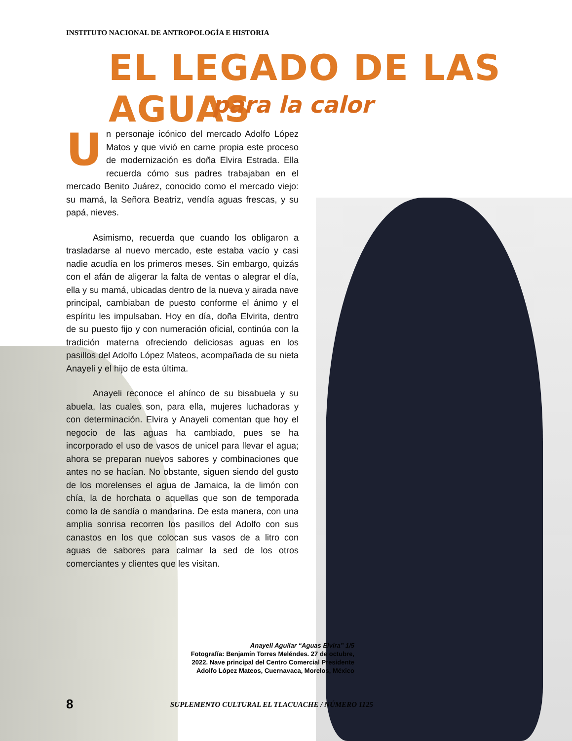INSTITUTO NACIONAL DE ANTROPOLOGÍA E HISTORIA
EL LEGADO DE LAS AGUAS
para la calor
Un personaje icónico del mercado Adolfo López Matos y que vivió en carne propia este proceso de modernización es doña Elvira Estrada. Ella recuerda cómo sus padres trabajaban en el mercado Benito Juárez, conocido como el mercado viejo: su mamá, la Señora Beatriz, vendía aguas frescas, y su papá, nieves.
Asimismo, recuerda que cuando los obligaron a trasladarse al nuevo mercado, este estaba vacío y casi nadie acudía en los primeros meses. Sin embargo, quizás con el afán de aligerar la falta de ventas o alegrar el día, ella y su mamá, ubicadas dentro de la nueva y airada nave principal, cambiaban de puesto conforme el ánimo y el espíritu les impulsaban. Hoy en día, doña Elvirita, dentro de su puesto fijo y con numeración oficial, continúa con la tradición materna ofreciendo deliciosas aguas en los pasillos del Adolfo López Mateos, acompañada de su nieta Anayeli y el hijo de esta última.
Anayeli reconoce el ahínco de su bisabuela y su abuela, las cuales son, para ella, mujeres luchadoras y con determinación. Elvira y Anayeli comentan que hoy el negocio de las aguas ha cambiado, pues se ha incorporado el uso de vasos de unicel para llevar el agua; ahora se preparan nuevos sabores y combinaciones que antes no se hacían. No obstante, siguen siendo del gusto de los morelenses el agua de Jamaica, la de limón con chía, la de horchata o aquellas que son de temporada como la de sandía o mandarina. De esta manera, con una amplia sonrisa recorren los pasillos del Adolfo con sus canastos en los que colocan sus vasos de a litro con aguas de sabores para calmar la sed de los otros comerciantes y clientes que les visitan.
Anayeli Aguilar “Aguas Elvira” 1/5
Fotografía: Benjamín Torres Meléndes. 27 de octubre, 2022. Nave principal del Centro Comercial Presidente Adolfo López Mateos, Cuernavaca, Morelos, México
8
SUPLEMENTO CULTURAL EL TLACUACHE / NÚMERO 1125